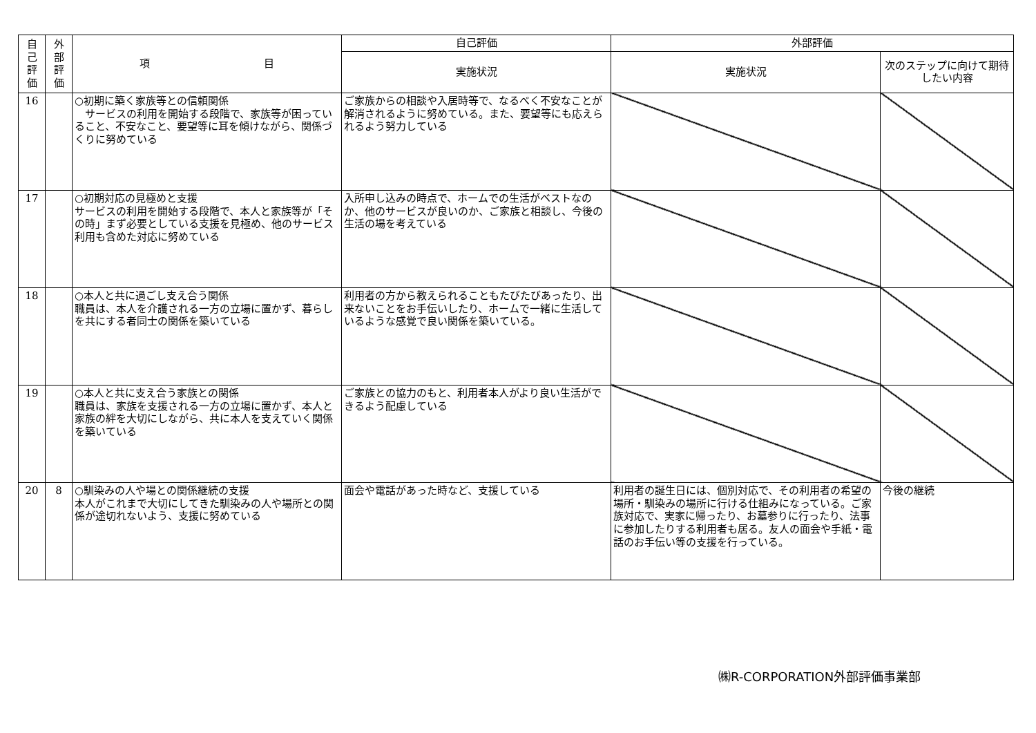| 自 己 評 価 | 外 部 評 価 | 項 目 | 自己評価 | 外部評価 | |
| --- | --- | --- | --- | --- | --- |
| | | | 実施状況 | 実施状況 | 次のステップに向けて期待したい内容 |
| 16 | | ○初期に築く家族等との信頼関係 サービスの利用を開始する段階で、家族等が困っていること、不安なこと、要望等に耳を傾けながら、関係づくりに努めている | ご家族からの相談や入居時等で、なるべく不安なことが解消されるように努めている。また、要望等にも応えられるよう努力している | | |
| 17 | | ○初期対応の見極めと支援 サービスの利用を開始する段階で、本人と家族等が「その時」まず必要としている支援を見極め、他のサービス利用も含めた対応に努めている | 入所申し込みの時点で、ホームでの生活がベストなのか、他のサービスが良いのか、ご家族と相談し、今後の生活の場を考えている | | |
| 18 | | ○本人と共に過ごし支え合う関係 職員は、本人を介護される一方の立場に置かず、暮らしを共にする者同士の関係を築いている | 利用者の方から教えられることもたびたびあったり、出来ないことをお手伝いしたり、ホームで一緒に生活しているような感覚で良い関係を築いている。 | | |
| 19 | | ○本人と共に支え合う家族との関係 職員は、家族を支援される一方の立場に置かず、本人と家族の絆を大切にしながら、共に本人を支えていく関係を築いている | ご家族との協力のもと、利用者本人がより良い生活ができるよう配慮している | | |
| 20 | 8 | ○馴染みの人や場との関係継続の支援 本人がこれまで大切にしてきた馴染みの人や場所との関係が途切れないよう、支援に努めている | 面会や電話があった時など、支援している | 利用者の誕生日には、個別対応で、その利用者の希望の場所・馴染みの場所に行ける仕組みになっている。ご家族対応で、実家に帰ったり、お墓参りに行ったり、法事に参加したりする利用者も居る。友人の面会や手紙・電話のお手伝い等の支援を行っている。 | 今後の継続 |
㈱R-CORPORATION外部評価事業部